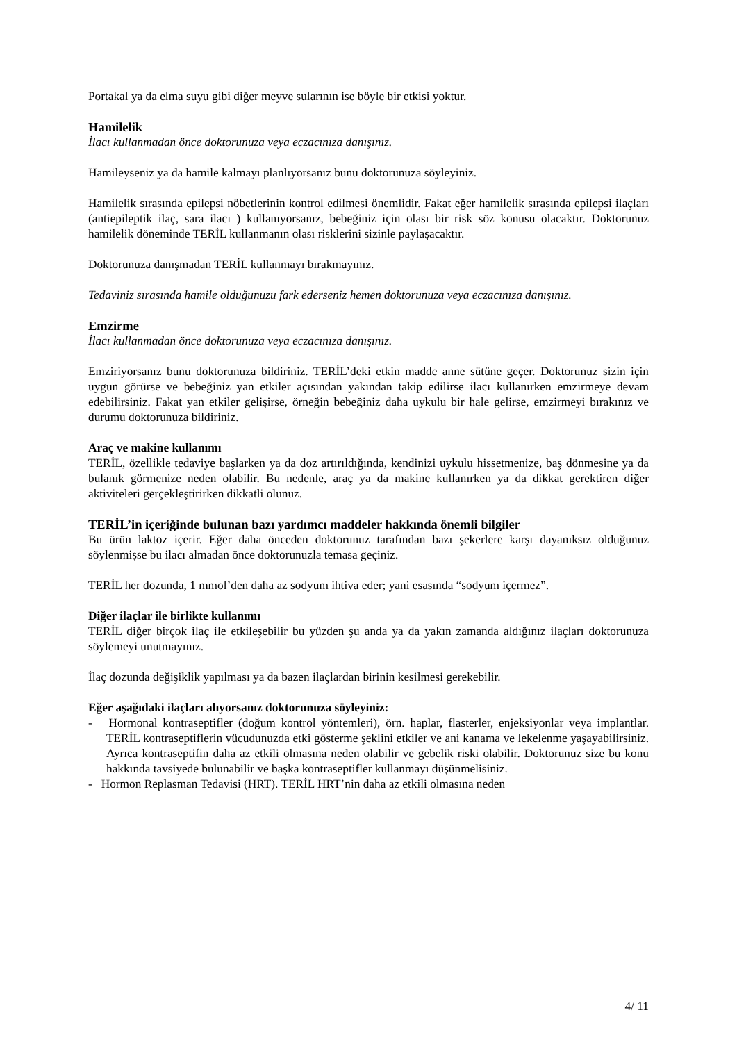Portakal ya da elma suyu gibi diğer meyve sularının ise böyle bir etkisi yoktur.
Hamilelik
İlacı kullanmadan önce doktorunuza veya eczacınıza danışınız.
Hamileyseniz ya da hamile kalmayı planlıyorsanız bunu doktorunuza söyleyiniz.
Hamilelik sırasında epilepsi nöbetlerinin kontrol edilmesi önemlidir. Fakat eğer hamilelik sırasında epilepsi ilaçları (antiepileptik ilaç, sara ilacı ) kullanıyorsanız, bebeğiniz için olası bir risk söz konusu olacaktır. Doktorunuz hamilelik döneminde TERİL kullanmanın olası risklerini sizinle paylaşacaktır.
Doktorunuza danışmadan TERİL kullanmayı bırakmayınız.
Tedaviniz sırasında hamile olduğunuzu fark ederseniz hemen doktorunuza veya eczacınıza danışınız.
Emzirme
İlacı kullanmadan önce doktorunuza veya eczacınıza danışınız.
Emziriyorsanız bunu doktorunuza bildiriniz. TERİL’deki etkin madde anne sütüne geçer. Doktorunuz sizin için uygun görürse ve bebeğiniz yan etkiler açısından yakından takip edilirse ilacı kullanırken emzirmeye devam edebilirsiniz. Fakat yan etkiler gelişirse, örneğin bebeğiniz daha uykulu bir hale gelirse, emzirmeyi bırakınız ve durumu doktorunuza bildiriniz.
Araç ve makine kullanımı
TERİL, özellikle tedaviye başlarken ya da doz artırıldığında, kendinizi uykulu hissetmenize, baş dönmesine ya da bulanık görmenize neden olabilir. Bu nedenle, araç ya da makine kullanırken ya da dikkat gerektiren diğer aktiviteleri gerçekleştirirken dikkatli olunuz.
TERİL’in içeriğinde bulunan bazı yardımcı maddeler hakkında önemli bilgiler
Bu ürün laktoz içerir. Eğer daha önceden doktorunuz tarafından bazı şekerlere karşı dayanıksız olduğunuz söylenmişse bu ilacı almadan önce doktorunuzla temasa geçiniz.
TERİL her dozunda, 1 mmol’den daha az sodyum ihtiva eder; yani esasında “sodyum içermez”.
Diğer ilaçlar ile birlikte kullanımı
TERİL diğer birçok ilaç ile etkileşebilir bu yüzden şu anda ya da yakın zamanda aldığınız ilaçları doktorunuza söylemeyi unutmayınız.
İlaç dozunda değişiklik yapılması ya da bazen ilaçlardan birinin kesilmesi gerekebilir.
Eğer aşağıdaki ilaçları alıyorsanız doktorunuza söyleyiniz:
- Hormonal kontraseptifler (doğum kontrol yöntemleri), örn. haplar, flasterler, enjeksiyonlar veya implantlar. TERİL kontraseptiflerin vücudunuzda etki gösterme şeklini etkiler ve ani kanama ve lekelenme yaşayabilirsiniz. Ayrıca kontraseptifin daha az etkili olmasına neden olabilir ve gebelik riski olabilir. Doktorunuz size bu konu hakkında tavsiyede bulunabilir ve başka kontraseptifler kullanmayı düşünmelisiniz.
- Hormon Replasman Tedavisi (HRT). TERİL HRT’nin daha az etkili olmasına neden
4/ 11